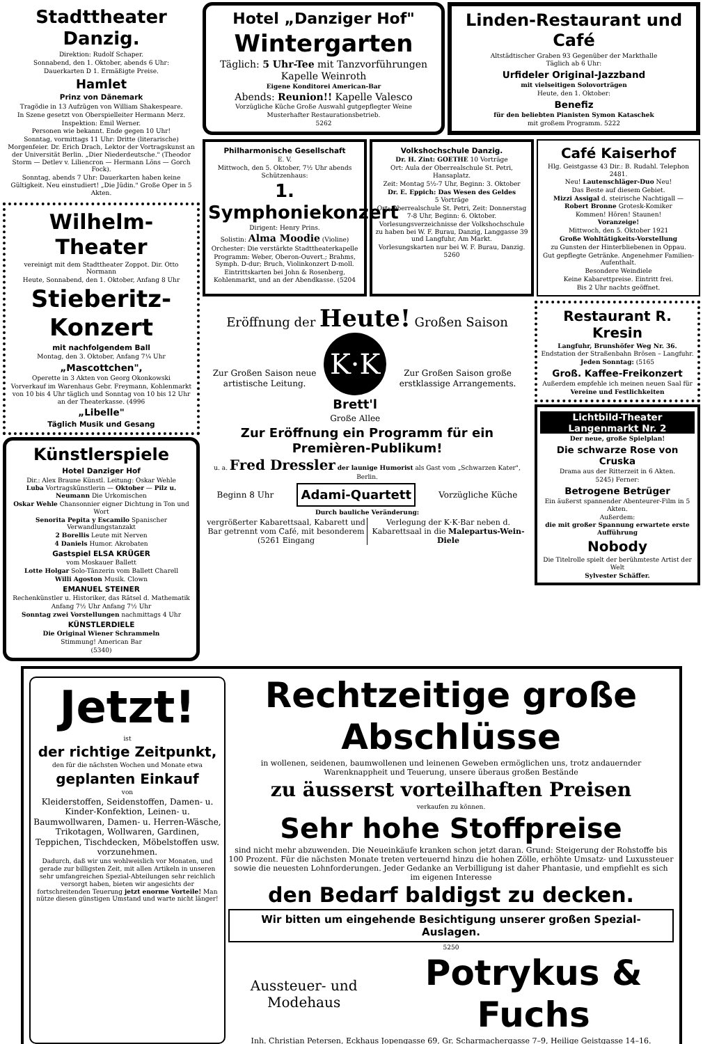Stadttheater Danzig.
Direktion: Rudolf Schaper.
Sonnabend, den 1. Oktober, abends 6 Uhr:
Dauerkarten D 1. Ermäßigte Preise.
Hamlet
Prinz von Dänemark
Tragödie in 13 Aufzügen von William Shakespeare.
In Szene gesetzt von Oberspielleiter Hermann Merz.
Inspektion: Emil Werner.
Personen wie bekannt. Ende gegen 10 Uhr!
Sonntag, vormittags 11 Uhr: Dritte (literarische) Morgenfeier. Dr. Erich Drach, Lektor der Vortragskunst an der Universität Berlin. „Dier Niederdeutsche." (Theodor Storm — Detlev v. Liliencron — Hermann Löns — Gorch Fock).
Sonntag, abends 7 Uhr: Dauerkarten haben keine Gültigkeit. Neu einstudiert! „Die Jüdin." Große Oper in 5 Akten.
Wilhelm-Theater
vereinigt mit dem Stadttheater Zoppot. Dir. Otto Normann
Heute, Sonnabend, den 1. Oktober, Anfang 8 Uhr
Stieberitz-Konzert
mit nachfolgendem Ball
Montag, den 3. Oktober, Anfang 7¼ Uhr
„Mascottchen",
Operette in 3 Akten von Georg Okonkowski
Vorverkauf im Warenhaus Gebr. Freymann, Kohlenmarkt von 10 bis 4 Uhr täglich und Sonntag von 10 bis 12 Uhr an der Theaterkasse. (4996
„Libelle"
Täglich Musik und Gesang
Künstlerspiele
Hotel Danziger Hof
Dir.: Alex Braune Künstl. Leitung: Oskar Wehle
Luba Vortragskünstlerin — Oktober — Pilz u. Neumann Die Urkomischen
Oskar Wehle Chansonnier eigner Dichtung in Ton und Wort
Senorita Pepita y Escamilo Spanischer Verwandlungstanzakt
2 Borellis Leute mit Nerven
4 Daniels Humor. Akrobaten
Gastspiel ELSA KRÜGER
vom Moskauer Ballett
Lotte Holgar Solo-Tänzerin vom Ballett Charell
Willi Agoston Musik. Clown
EMANUEL STEINER
Rechenkünstler u. Historiker, das Rätsel d. Mathematik
Anfang 7½ Uhr Anfang 7½ Uhr
Sonntag zwei Vorstellungen nachmittags 4 Uhr
KÜNSTLERDIELE
Die Original Wiener Schrammeln
Stimmung! American Bar
(5340)
Hotel „Danziger Hof"
Wintergarten
Täglich: 5 Uhr-Tee mit Tanzvorführungen Kapelle Weinroth
Eigene Konditorei American-Bar
Abends: Reunion!! Kapelle Valesco
Vorzügliche Küche Große Auswahl gutgepflegter Weine
Musterhafter Restaurationsbetrieb.
5262
Linden-Restaurant und Café
Altstädtischer Graben 93 Gegenüber der Markthalle
Täglich ab 6 Uhr:
Urfideler Original-Jazzband
mit vielseitigen Solovorträgen
Heute, den 1. Oktober:
Benefiz
für den beliebten Pianisten Symon Kataschek
mit großem Programm. 5222
Philharmonische Gesellschaft
E. V.
Mittwoch, den 5. Oktober, 7½ Uhr abends Schützenhaus:
1. Symphoniekonzert
Dirigent: Henry Prins.
Solistin: Alma Moodie (Violine)
Orchester: Die verstärkte Stadttheaterkapelle
Programm: Weber, Oberon-Ouvert.; Brahms, Symph. D-dur; Bruch, Violinkonzert D-moll.
Eintrittskarten bei John & Rosenberg, Kohlenmarkt, und an der Abendkasse. (5204
Volkshochschule Danzig.
Dr. H. Zint: GOETHE 10 Vorträge
Ort: Aula der Oberrealschule St. Petri, Hansaplatz.
Zeit: Montag 5½-7 Uhr, Beginn: 3. Oktober
Dr. E. Eppich: Das Wesen des Geldes
5 Vorträge
Ort: Oberrealschule St. Petri, Zeit: Donnerstag 7-8 Uhr, Beginn: 6. Oktober.
Vorlesungsverzeichnisse der Volkshochschule zu haben bei W. F. Burau, Danzig, Langgasse 39 und Langfuhr, Am Markt.
Vorlesungskarten nur bei W. F. Burau, Danzig. 5260
Café Kaiserhof
Hlg. Geistgasse 43 Dir.: B. Rudahl. Telephon 2481.
Neu! Lautenschläger-Duo Neu!
Das Beste auf diesem Gebiet.
Mizzi Assigal d. steirische Nachtigall — Robert Bronne Grotesk-Komiker
Kommen! Hören! Staunen!
Voranzeige!
Mittwoch, den 5. Oktober 1921
Große Wohltätigkeits-Vorstellung
zu Gunsten der Hinterbliebenen in Oppau.
Gut gepflegte Getränke. Angenehmer Familien-Aufenthalt.
Besondere Weindiele
Keine Kabarettpreise. Eintritt frei.
Bis 2 Uhr nachts geöffnet.
Eröffnung der Heute! Großen Saison
Zur Großen Saison neue artistische Leitung.
K·K
Brett'l
Große Allee
Zur Großen Saison große erstklassige Arrangements.
Zur Eröffnung ein Programm für ein Premièren-Publikum!
u. a. Fred Dressler der launige Humorist als Gast vom „Schwarzen Kater", Berlin.
Beginn 8 Uhr
Adami-Quartett
Vorzügliche Küche
Durch bauliche Veränderung:
vergrößerter Kabarettsaal, Kabarett und Bar getrennt vom Café, mit besonderem (5261 Eingang
Verlegung der K·K·Bar neben d. Kabarettsaal in die Malepartus-Wein-Diele
Restaurant R. Kresin
Langfuhr, Brunshöfer Weg Nr. 36.
Endstation der Straßenbahn Brösen – Langfuhr.
Jeden Sonntag: (5165
Groß. Kaffee-Freikonzert
Außerdem empfehle ich meinen neuen Saal für
Vereine und Festlichkeiten
Lichtbild-Theater Langenmarkt Nr. 2
Der neue, große Spielplan!
Die schwarze Rose von Cruska
Drama aus der Ritterzeit in 6 Akten.
5245) Ferner:
Betrogene Betrüger
Ein äußerst spannender Abenteurer-Film in 5 Akten.
Außerdem:
die mit großer Spannung erwartete erste Aufführung
Nobody
Die Titelrolle spielt der berühmteste Artist der Welt
Sylvester Schäffer.
Jetzt!
ist
der richtige Zeitpunkt,
den für die nächsten Wochen und Monate etwa
geplanten Einkauf
von
Kleiderstoffen, Seidenstoffen, Damen- u. Kinder-Konfektion, Leinen- u. Baumwollwaren, Damen- u. Herren-Wäsche, Trikotagen, Wollwaren, Gardinen, Teppichen, Tischdecken, Möbelstoffen usw. vorzunehmen.
Dadurch, daß wir uns wohlweislich vor Monaten, und gerade zur billigsten Zeit, mit allen Artikeln in unseren sehr umfangreichen Spezial-Abteilungen sehr reichlich versorgt haben, bieten wir angesichts der fortschreitenden Teuerung jetzt enorme Vorteile! Man nütze diesen günstigen Umstand und warte nicht länger!
Rechtzeitige große Abschlüsse
in wollenen, seidenen, baumwollenen und leinenen Geweben ermöglichen uns, trotz andauernder Warenknappheit und Teuerung, unsere überaus großen Bestände
zu äusserst vorteilhaften Preisen
verkaufen zu können.
Sehr hohe Stoffpreise
sind nicht mehr abzuwenden. Die Neueinkäufe kranken schon jetzt daran. Grund: Steigerung der Rohstoffe bis 100 Prozent. Für die nächsten Monate treten verteuernd hinzu die hohen Zölle, erhöhte Umsatz- und Luxussteuer sowie die neuesten Lohnforderungen. Jeder Gedanke an Verbilligung ist daher Phantasie, und empfiehlt es sich im eigenen Interesse
den Bedarf baldigst zu decken.
Wir bitten um eingehende Besichtigung unserer großen Spezial-Auslagen.
5250
Aussteuer- und Modehaus
Potrykus & Fuchs
Inh. Christian Petersen, Eckhaus Jopengasse 69, Gr. Scharmachergasse 7–9, Heilige Geistgasse 14–16.